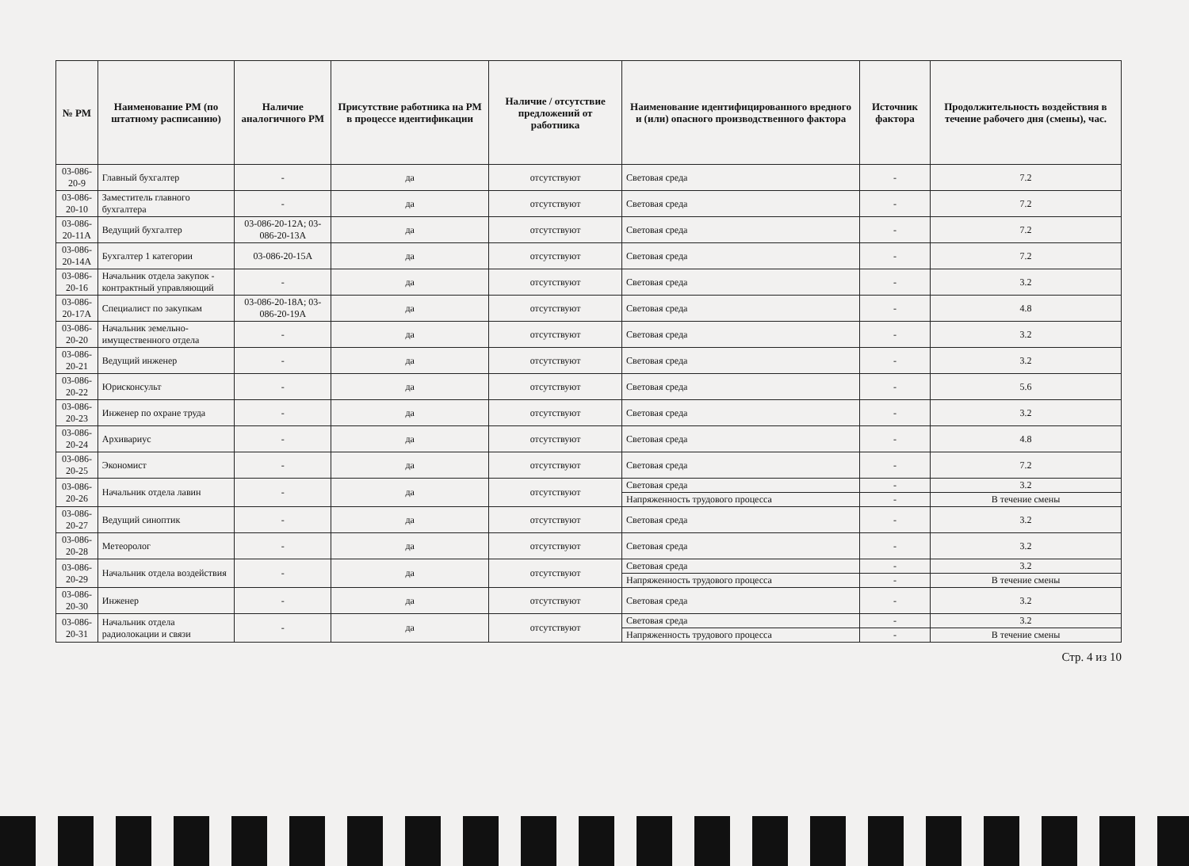| № РМ | Наименование РМ (по штатному расписанию) | Наличие аналогичного РМ | Присутствие работника на РМ в процессе идентификации | Наличие / отсутствие предложений от работника | Наименование идентифицированного вредного и (или) опасного производственного фактора | Источник фактора | Продолжительность воздействия в течение рабочего дня (смены), час. |
| --- | --- | --- | --- | --- | --- | --- | --- |
| 03-086-20-9 | Главный бухгалтер | - | да | отсутствуют | Световая среда | - | 7.2 |
| 03-086-20-10 | Заместитель главного бухгалтера | - | да | отсутствуют | Световая среда | - | 7.2 |
| 03-086-20-11А | Ведущий бухгалтер | 03-086-20-12А; 03-086-20-13А | да | отсутствуют | Световая среда | - | 7.2 |
| 03-086-20-14А | Бухгалтер 1 категории | 03-086-20-15А | да | отсутствуют | Световая среда | - | 7.2 |
| 03-086-20-16 | Начальник отдела закупок - контрактный управляющий | - | да | отсутствуют | Световая среда | - | 3.2 |
| 03-086-20-17А | Специалист по закупкам | 03-086-20-18А; 03-086-20-19А | да | отсутствуют | Световая среда | - | 4.8 |
| 03-086-20-20 | Начальник земельно-имущественного отдела | - | да | отсутствуют | Световая среда | - | 3.2 |
| 03-086-20-21 | Ведущий инженер | - | да | отсутствуют | Световая среда | - | 3.2 |
| 03-086-20-22 | Юрисконсульт | - | да | отсутствуют | Световая среда | - | 5.6 |
| 03-086-20-23 | Инженер по охране труда | - | да | отсутствуют | Световая среда | - | 3.2 |
| 03-086-20-24 | Архивариус | - | да | отсутствуют | Световая среда | - | 4.8 |
| 03-086-20-25 | Экономист | - | да | отсутствуют | Световая среда | - | 7.2 |
| 03-086-20-26 | Начальник отдела лавин | - | да | отсутствуют | Световая среда | - | 3.2 |
| | | | | | Напряженность трудового процесса | - | В течение смены |
| 03-086-20-27 | Ведущий синоптик | - | да | отсутствуют | Световая среда | - | 3.2 |
| 03-086-20-28 | Метеоролог | - | да | отсутствуют | Световая среда | - | 3.2 |
| 03-086-20-29 | Начальник отдела воздействия | - | да | отсутствуют | Световая среда | - | 3.2 |
| | | | | | Напряженность трудового процесса | - | В течение смены |
| 03-086-20-30 | Инженер | - | да | отсутствуют | Световая среда | - | 3.2 |
| 03-086-20-31 | Начальник отдела радиолокации и связи | - | да | отсутствуют | Световая среда | - | 3.2 |
| | | | | | Напряженность трудового процесса | - | В течение смены |
Стр. 4 из 10